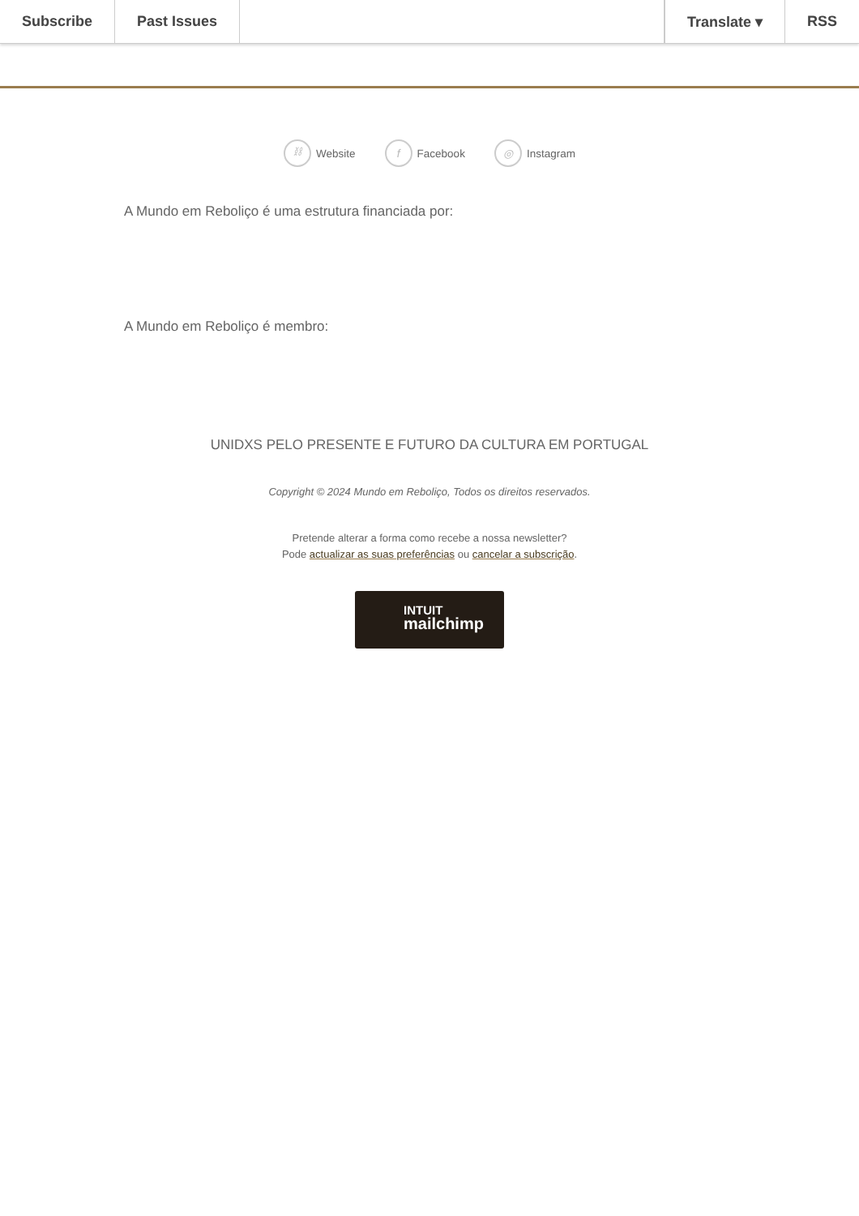Subscribe Past Issues Translate ▾ RSS
⛓ Website f Facebook ◎ Instagram
A Mundo em Reboliço é uma estrutura financiada por:
A Mundo em Reboliço é membro:
UNIDXS PELO PRESENTE E FUTURO DA CULTURA EM PORTUGAL
Copyright © 2024 Mundo em Reboliço, Todos os direitos reservados.
Pretende alterar a forma como recebe a nossa newsletter?
Pode actualizar as suas preferências ou cancelar a subscrição.
INTUIT
mailchimp